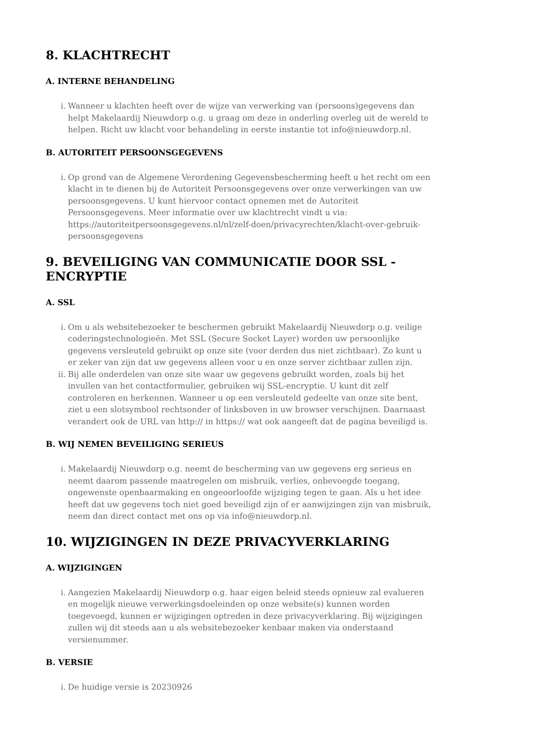8. KLACHTRECHT
A. INTERNE BEHANDELING
i. Wanneer u klachten heeft over de wijze van verwerking van (persoons)gegevens dan helpt Makelaardij Nieuwdorp o.g. u graag om deze in onderling overleg uit de wereld te helpen. Richt uw klacht voor behandeling in eerste instantie tot info@nieuwdorp.nl.
B. AUTORITEIT PERSOONSGEGEVENS
i. Op grond van de Algemene Verordening Gegevensbescherming heeft u het recht om een klacht in te dienen bij de Autoriteit Persoonsgegevens over onze verwerkingen van uw persoonsgegevens. U kunt hiervoor contact opnemen met de Autoriteit Persoonsgegevens. Meer informatie over uw klachtrecht vindt u via: https://autoriteitpersoonsgegevens.nl/nl/zelf-doen/privacyrechten/klacht-over-gebruik-persoonsgegevens
9. BEVEILIGING VAN COMMUNICATIE DOOR SSL - ENCRYPTIE
A. SSL
i. Om u als websitebezoeker te beschermen gebruikt Makelaardij Nieuwdorp o.g. veilige coderingstechnologieën. Met SSL (Secure Socket Layer) worden uw persoonlijke gegevens versleuteld gebruikt op onze site (voor derden dus niet zichtbaar). Zo kunt u er zeker van zijn dat uw gegevens alleen voor u en onze server zichtbaar zullen zijn.
ii. Bij alle onderdelen van onze site waar uw gegevens gebruikt worden, zoals bij het invullen van het contactformulier, gebruiken wij SSL-encryptie. U kunt dit zelf controleren en herkennen. Wanneer u op een versleuteld gedeelte van onze site bent, ziet u een slotsymbool rechtsonder of linksboven in uw browser verschijnen. Daarnaast verandert ook de URL van http:// in https:// wat ook aangeeft dat de pagina beveiligd is.
B. WIJ NEMEN BEVEILIGING SERIEUS
i. Makelaardij Nieuwdorp o.g. neemt de bescherming van uw gegevens erg serieus en neemt daarom passende maatregelen om misbruik, verlies, onbevoegde toegang, ongewenste openbaarmaking en ongeoorloofde wijziging tegen te gaan. Als u het idee heeft dat uw gegevens toch niet goed beveiligd zijn of er aanwijzingen zijn van misbruik, neem dan direct contact met ons op via info@nieuwdorp.nl.
10. WIJZIGINGEN IN DEZE PRIVACYVERKLARING
A. WIJZIGINGEN
i. Aangezien Makelaardij Nieuwdorp o.g. haar eigen beleid steeds opnieuw zal evalueren en mogelijk nieuwe verwerkingsdoeleinden op onze website(s) kunnen worden toegevoegd, kunnen er wijzigingen optreden in deze privacyverklaring. Bij wijzigingen zullen wij dit steeds aan u als websitebezoeker kenbaar maken via onderstaand versienummer.
B. VERSIE
i. De huidige versie is 20230926